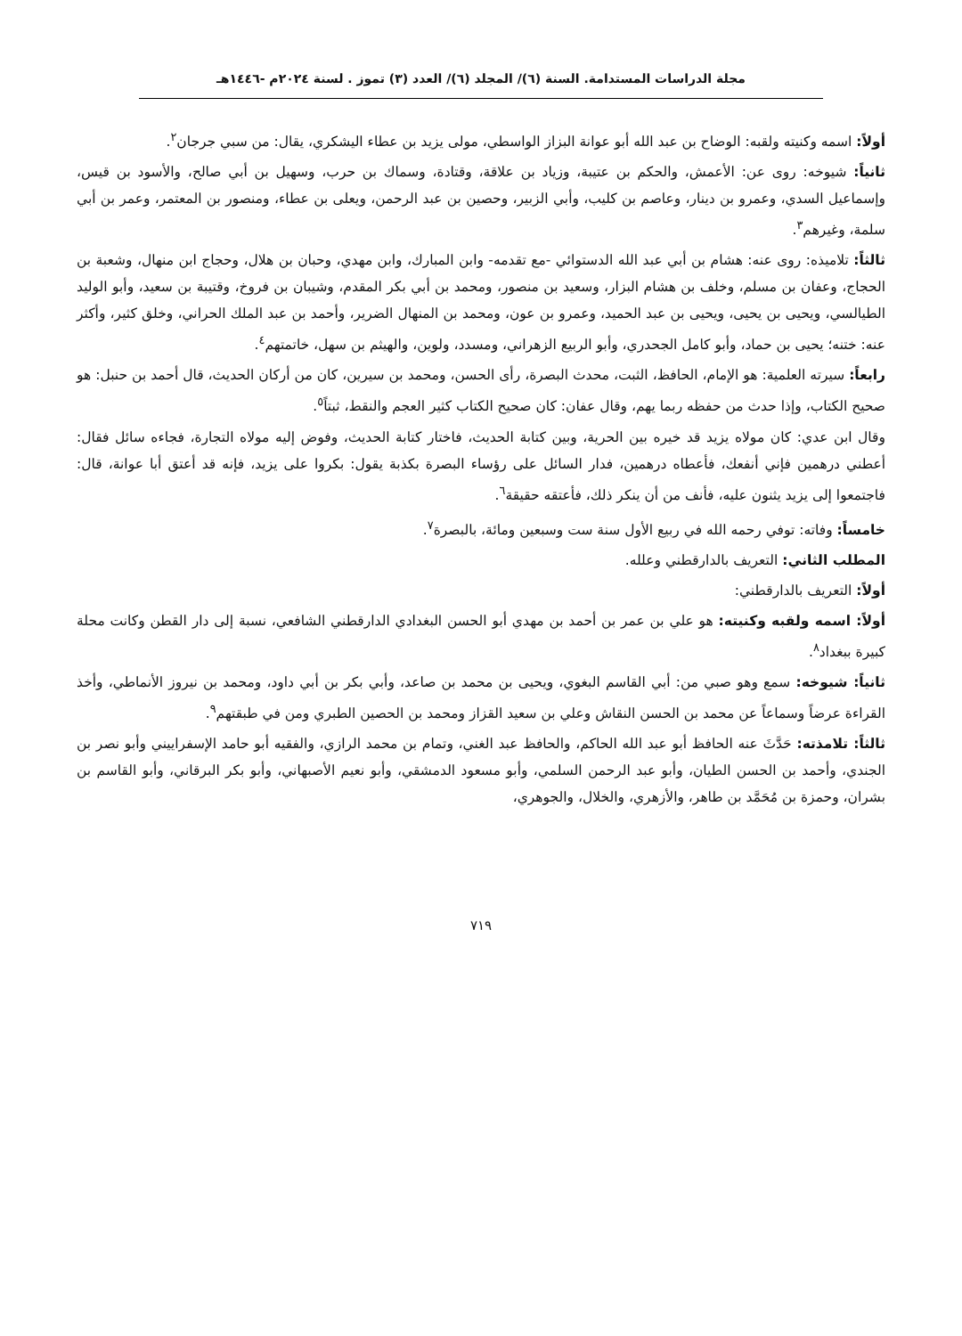مجلة الدراسات المستدامة. السنة (٦)/ المجلد (٦)/ العدد (٣) تموز . لسنة ٢٠٢٤م -١٤٤٦هـ
أولاً: اسمه وكنيته ولقبه: الوضاح بن عبد الله أبو عوانة البزاز الواسطي، مولى يزيد بن عطاء اليشكري، يقال: من سبي جرجان<sup>٢</sup>.
ثانياً: شيوخه: روى عن: الأعمش، والحكم بن عتيبة، وزياد بن علاقة، وقتادة، وسماك بن حرب، وسهيل بن أبي صالح، والأسود بن قيس، وإسماعيل السدي، وعمرو بن دينار، وعاصم بن كليب، وأبي الزبير، وحصين بن عبد الرحمن، ويعلى بن عطاء، ومنصور بن المعتمر، وعمر بن أبي سلمة، وغيرهم<sup>٣</sup>.
ثالثاً: تلاميذه: روى عنه: هشام بن أبي عبد الله الدستوائي -مع تقدمه- وابن المبارك، وابن مهدي، وحبان بن هلال، وحجاج ابن منهال، وشعبة بن الحجاج، وعفان بن مسلم، وخلف بن هشام البزار، وسعيد بن منصور، ومحمد بن أبي بكر المقدم، وشيبان بن فروخ، وقتيبة بن سعيد، وأبو الوليد الطيالسي، ويحيى بن يحيى، ويحيى بن عبد الحميد، وعمرو بن عون، ومحمد بن المنهال الضرير، وأحمد بن عبد الملك الحراني، وخلق كثير، وأكثر عنه: ختنه؛ يحيى بن حماد، وأبو كامل الجحدري، وأبو الربيع الزهراني، ومسدد، ولوين، والهيثم بن سهل، خاتمتهم<sup>٤</sup>.
رابعاً: سيرته العلمية: هو الإمام، الحافظ، الثبت، محدث البصرة، رأى الحسن، ومحمد بن سيرين، كان من أركان الحديث، قال أحمد بن حنبل: هو صحيح الكتاب، وإذا حدث من حفظه ربما يهم، وقال عفان: كان صحيح الكتاب كثير العجم والنقط، ثبتاً<sup>٥</sup>.
وقال ابن عدي: كان مولاه يزيد قد خيره بين الحرية، وبين كتابة الحديث، فاختار كتابة الحديث، وفوض إليه مولاه التجارة، فجاءه سائل فقال: أعطني درهمين فإني أنفعك، فأعطاه درهمين، فدار السائل على رؤساء البصرة بكذبة يقول: بكروا على يزيد، فإنه قد أعتق أبا عوانة، قال: فاجتمعوا إلى يزيد يثنون عليه، فأنف من أن ينكر ذلك، فأعتقه حقيقة<sup>٦</sup>.
خامساً: وفاته: توفي رحمه الله في ربيع الأول سنة ست وسبعين ومائة، بالبصرة<sup>٧</sup>.
المطلب الثاني: التعريف بالدارقطني وعلله.
أولاً: التعريف بالدارقطني:
أولاً: اسمه ولقبه وكنيته: هو علي بن عمر بن أحمد بن مهدي أبو الحسن البغدادي الدارقطني الشافعي، نسبة إلى دار القطن وكانت محلة كبيرة ببغداد<sup>٨</sup>.
ثانياً: شيوخه: سمع وهو صبي من: أبي القاسم البغوي، ويحيى بن محمد بن صاعد، وأبي بكر بن أبي داود، ومحمد بن نيروز الأنماطي، وأخذ القراءة عرضاً وسماعاً عن محمد بن الحسن النقاش وعلي بن سعيد القزاز ومحمد بن الحصين الطبري ومن في طبقتهم<sup>٩</sup>.
ثالثاً: تلامذته: حَدَّثَ عنه الحافظ أبو عبد الله الحاكم، والحافظ عبد الغني، وتمام بن محمد الرازي، والفقيه أبو حامد الإسفراييني وأبو نصر بن الجندي، وأحمد بن الحسن الطيان، وأبو عبد الرحمن السلمي، وأبو مسعود الدمشقي، وأبو نعيم الأصبهاني، وأبو بكر البرقاني، وأبو القاسم بن بشران، وحمزة بن مُحَمَّد بن طاهر، والأزهري، والخلال، والجوهري،
٧١٩